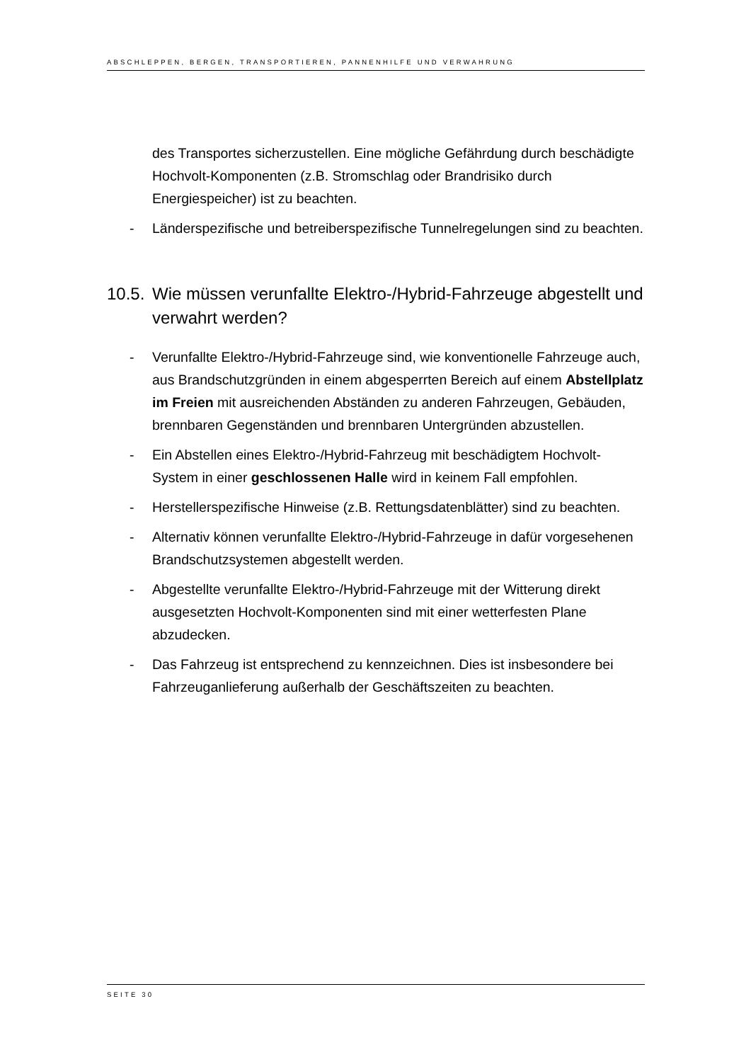ABSCHLEPPEN, BERGEN, TRANSPORTIEREN, PANNENHILFE UND VERWAHRUNG
des Transportes sicherzustellen. Eine mögliche Gefährdung durch beschädigte Hochvolt-Komponenten (z.B. Stromschlag oder Brandrisiko durch Energiespeicher) ist zu beachten.
- Länderspezifische und betreiberspezifische Tunnelregelungen sind zu beachten.
10.5. Wie müssen verunfallte Elektro-/Hybrid-Fahrzeuge abgestellt und verwahrt werden?
- Verunfallte Elektro-/Hybrid-Fahrzeuge sind, wie konventionelle Fahrzeuge auch, aus Brandschutzgründen in einem abgesperrten Bereich auf einem Abstellplatz im Freien mit ausreichenden Abständen zu anderen Fahrzeugen, Gebäuden, brennbaren Gegenständen und brennbaren Untergründen abzustellen.
- Ein Abstellen eines Elektro-/Hybrid-Fahrzeug mit beschädigtem Hochvolt-System in einer geschlossenen Halle wird in keinem Fall empfohlen.
- Herstellerspezifische Hinweise (z.B. Rettungsdatenblätter) sind zu beachten.
- Alternativ können verunfallte Elektro-/Hybrid-Fahrzeuge in dafür vorgesehenen Brandschutzsystemen abgestellt werden.
- Abgestellte verunfallte Elektro-/Hybrid-Fahrzeuge mit der Witterung direkt ausgesetzten Hochvolt-Komponenten sind mit einer wetterfesten Plane abzudecken.
- Das Fahrzeug ist entsprechend zu kennzeichnen. Dies ist insbesondere bei Fahrzeuganlieferung außerhalb der Geschäftszeiten zu beachten.
SEITE 30